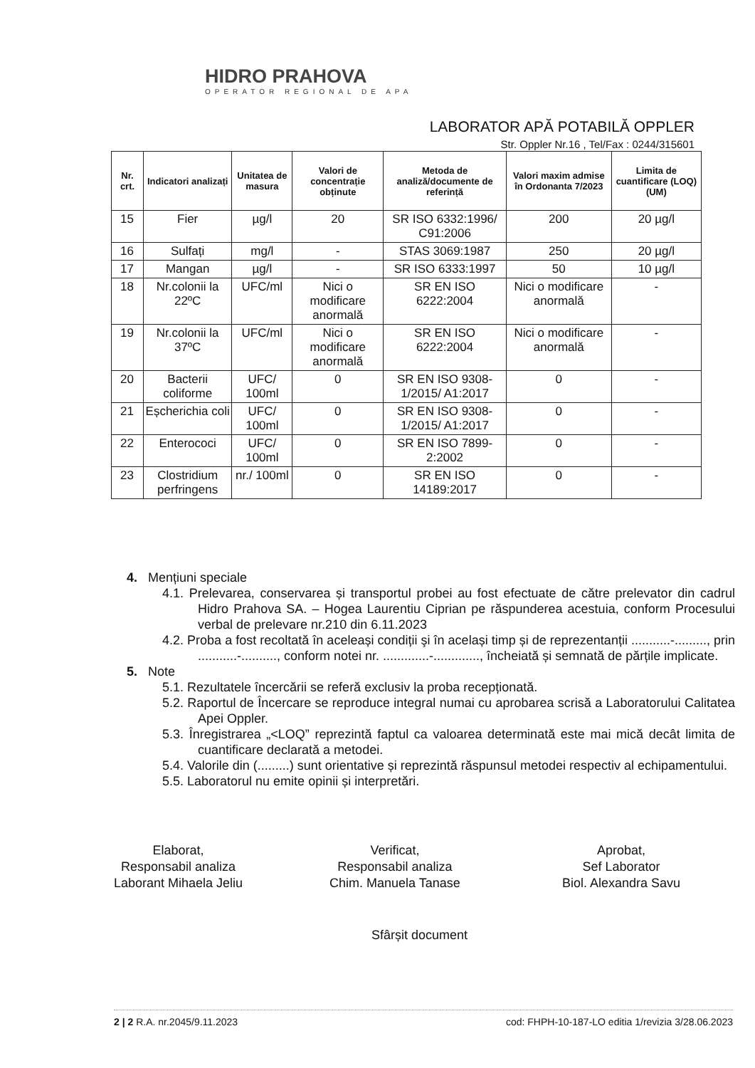HIDRO PRAHOVA
OPERATOR REGIONAL DE APA
LABORATOR APĂ POTABILĂ OPPLER
Str. Oppler Nr.16 , Tel/Fax : 0244/315601
| Nr. crt. | Indicatori analizați | Unitatea de masura | Valori de concentrație obținute | Metoda de analiză/documente de referință | Valori maxim admise în Ordonanta 7/2023 | Limita de cuantificare (LOQ) (UM) |
| --- | --- | --- | --- | --- | --- | --- |
| 15 | Fier | µg/l | 20 | SR ISO 6332:1996/ C91:2006 | 200 | 20 µg/l |
| 16 | Sulfați | mg/l | - | STAS 3069:1987 | 250 | 20 µg/l |
| 17 | Mangan | µg/l | - | SR ISO 6333:1997 | 50 | 10 µg/l |
| 18 | Nr.colonii la 22ºC | UFC/ml | Nici o modificare anormală | SR EN ISO 6222:2004 | Nici o modificare anormală | - |
| 19 | Nr.colonii la 37ºC | UFC/ml | Nici o modificare anormală | SR EN ISO 6222:2004 | Nici o modificare anormală | - |
| 20 | Bacterii coliforme | UFC/ 100ml | 0 | SR EN ISO 9308-1/2015/ A1:2017 | 0 | - |
| 21 | Eșcherichia coli | UFC/ 100ml | 0 | SR EN ISO 9308-1/2015/ A1:2017 | 0 | - |
| 22 | Enterococi | UFC/ 100ml | 0 | SR EN ISO 7899-2:2002 | 0 | - |
| 23 | Clostridium perfringens | nr./ 100ml | 0 | SR EN ISO 14189:2017 | 0 | - |
4. Mențiuni speciale
4.1. Prelevarea, conservarea și transportul probei au fost efectuate de către prelevator din cadrul Hidro Prahova SA. – Hogea Laurentiu Ciprian pe răspunderea acestuia, conform Procesului verbal de prelevare nr.210 din 6.11.2023
4.2. Proba a fost recoltată în aceleași condiții şi în același timp și de reprezentanții ...........-........., prin ...........-.........., conform notei nr. .............-............., încheiată și semnată de părțile implicate.
5. Note
5.1. Rezultatele încercării se referă exclusiv la proba recepționată.
5.2. Raportul de Încercare se reproduce integral numai cu aprobarea scrisă a Laboratorului Calitatea Apei Oppler.
5.3. Înregistrarea „<LOQ” reprezintă faptul ca valoarea determinată este mai mică decât limita de cuantificare declarată a metodei.
5.4. Valorile din (.........) sunt orientative și reprezintă răspunsul metodei respectiv al echipamentului.
5.5. Laboratorul nu emite opinii și interpretări.
Elaborat,
Responsabil analiza
Laborant Mihaela Jeliu
Verificat,
Responsabil analiza
Chim. Manuela Tanase
Aprobat,
Sef Laborator
Biol. Alexandra Savu
Sfârșit document
2 | 2 R.A. nr.2045/9.11.2023 cod: FHPH-10-187-LO editia 1/revizia 3/28.06.2023